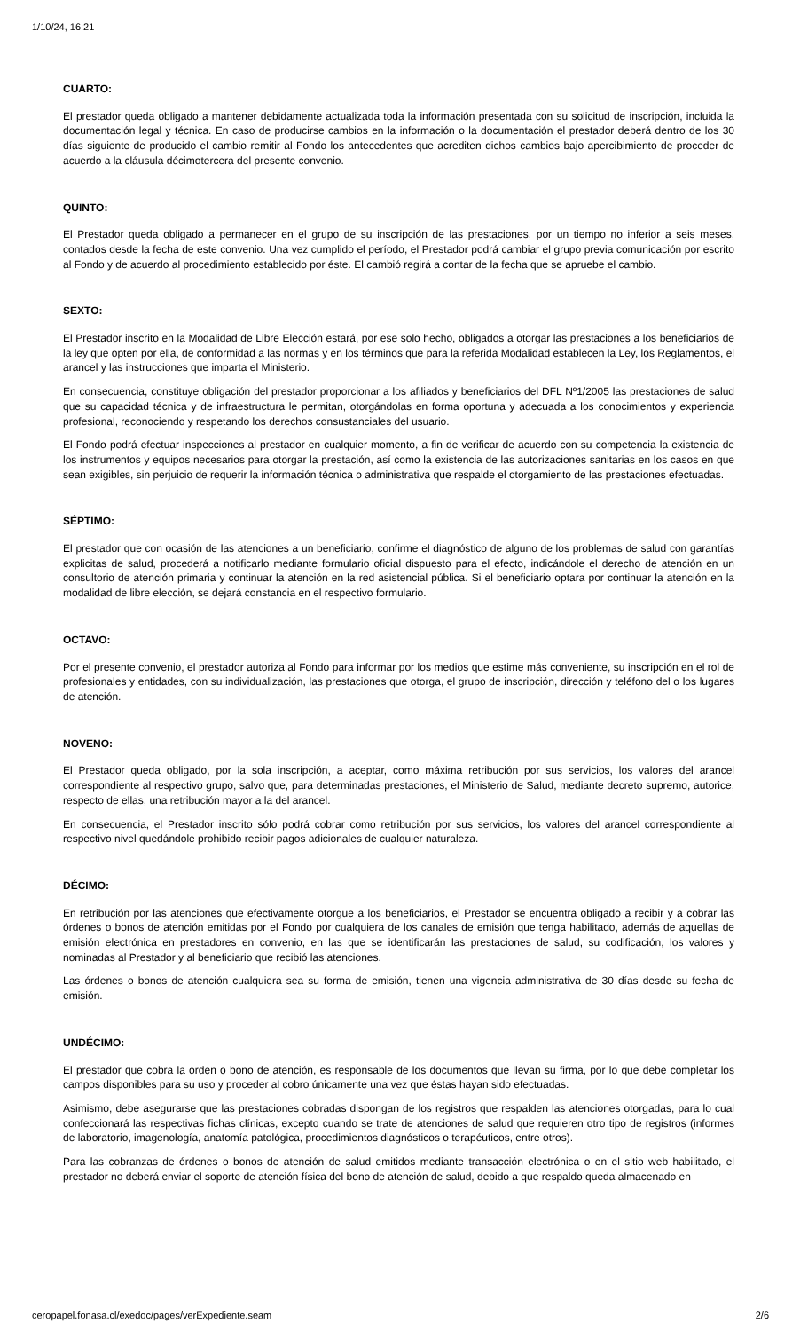1/10/24, 16:21
CUARTO:
El prestador queda obligado a mantener debidamente actualizada toda la información presentada con su solicitud de inscripción, incluida la documentación legal y técnica. En caso de producirse cambios en la información o la documentación el prestador deberá dentro de los 30 días siguiente de producido el cambio remitir al Fondo los antecedentes que acrediten dichos cambios bajo apercibimiento de proceder de acuerdo a la cláusula décimotercera del presente convenio.
QUINTO:
El Prestador queda obligado a permanecer en el grupo de su inscripción de las prestaciones, por un tiempo no inferior a seis meses, contados desde la fecha de este convenio. Una vez cumplido el período, el Prestador podrá cambiar el grupo previa comunicación por escrito al Fondo y de acuerdo al procedimiento establecido por éste. El cambió regirá a contar de la fecha que se apruebe el cambio.
SEXTO:
El Prestador inscrito en la Modalidad de Libre Elección estará, por ese solo hecho, obligados a otorgar las prestaciones a los beneficiarios de la ley que opten por ella, de conformidad a las normas y en los términos que para la referida Modalidad establecen la Ley, los Reglamentos, el arancel y las instrucciones que imparta el Ministerio.
En consecuencia, constituye obligación del prestador proporcionar a los afiliados y beneficiarios del DFL Nº1/2005 las prestaciones de salud que su capacidad técnica y de infraestructura le permitan, otorgándolas en forma oportuna y adecuada a los conocimientos y experiencia profesional, reconociendo y respetando los derechos consustanciales del usuario.
El Fondo podrá efectuar inspecciones al prestador en cualquier momento, a fin de verificar de acuerdo con su competencia la existencia de los instrumentos y equipos necesarios para otorgar la prestación, así como la existencia de las autorizaciones sanitarias en los casos en que sean exigibles, sin perjuicio de requerir la información técnica o administrativa que respalde el otorgamiento de las prestaciones efectuadas.
SÉPTIMO:
El prestador que con ocasión de las atenciones a un beneficiario, confirme el diagnóstico de alguno de los problemas de salud con garantías explicitas de salud, procederá a notificarlo mediante formulario oficial dispuesto para el efecto, indicándole el derecho de atención en un consultorio de atención primaria y continuar la atención en la red asistencial pública. Si el beneficiario optara por continuar la atención en la modalidad de libre elección, se dejará constancia en el respectivo formulario.
OCTAVO:
Por el presente convenio, el prestador autoriza al Fondo para informar por los medios que estime más conveniente, su inscripción en el rol de profesionales y entidades, con su individualización, las prestaciones que otorga, el grupo de inscripción, dirección y teléfono del o los lugares de atención.
NOVENO:
El Prestador queda obligado, por la sola inscripción, a aceptar, como máxima retribución por sus servicios, los valores del arancel correspondiente al respectivo grupo, salvo que, para determinadas prestaciones, el Ministerio de Salud, mediante decreto supremo, autorice, respecto de ellas, una retribución mayor a la del arancel.
En consecuencia, el Prestador inscrito sólo podrá cobrar como retribución por sus servicios, los valores del arancel correspondiente al respectivo nivel quedándole prohibido recibir pagos adicionales de cualquier naturaleza.
DÉCIMO:
En retribución por las atenciones que efectivamente otorgue a los beneficiarios, el Prestador se encuentra obligado a recibir y a cobrar las órdenes o bonos de atención emitidas por el Fondo por cualquiera de los canales de emisión que tenga habilitado, además de aquellas de emisión electrónica en prestadores en convenio, en las que se identificarán las prestaciones de salud, su codificación, los valores y nominadas al Prestador y al beneficiario que recibió las atenciones.
Las órdenes o bonos de atención cualquiera sea su forma de emisión, tienen una vigencia administrativa de 30 días desde su fecha de emisión.
UNDÉCIMO:
El prestador que cobra la orden o bono de atención, es responsable de los documentos que llevan su firma, por lo que debe completar los campos disponibles para su uso y proceder al cobro únicamente una vez que éstas hayan sido efectuadas.
Asimismo, debe asegurarse que las prestaciones cobradas dispongan de los registros que respalden las atenciones otorgadas, para lo cual confeccionará las respectivas fichas clínicas, excepto cuando se trate de atenciones de salud que requieren otro tipo de registros (informes de laboratorio, imagenología, anatomía patológica, procedimientos diagnósticos o terapéuticos, entre otros).
Para las cobranzas de órdenes o bonos de atención de salud emitidos mediante transacción electrónica o en el sitio web habilitado, el prestador no deberá enviar el soporte de atención física del bono de atención de salud, debido a que respaldo queda almacenado en
ceropapel.fonasa.cl/exedoc/pages/verExpediente.seam 2/6